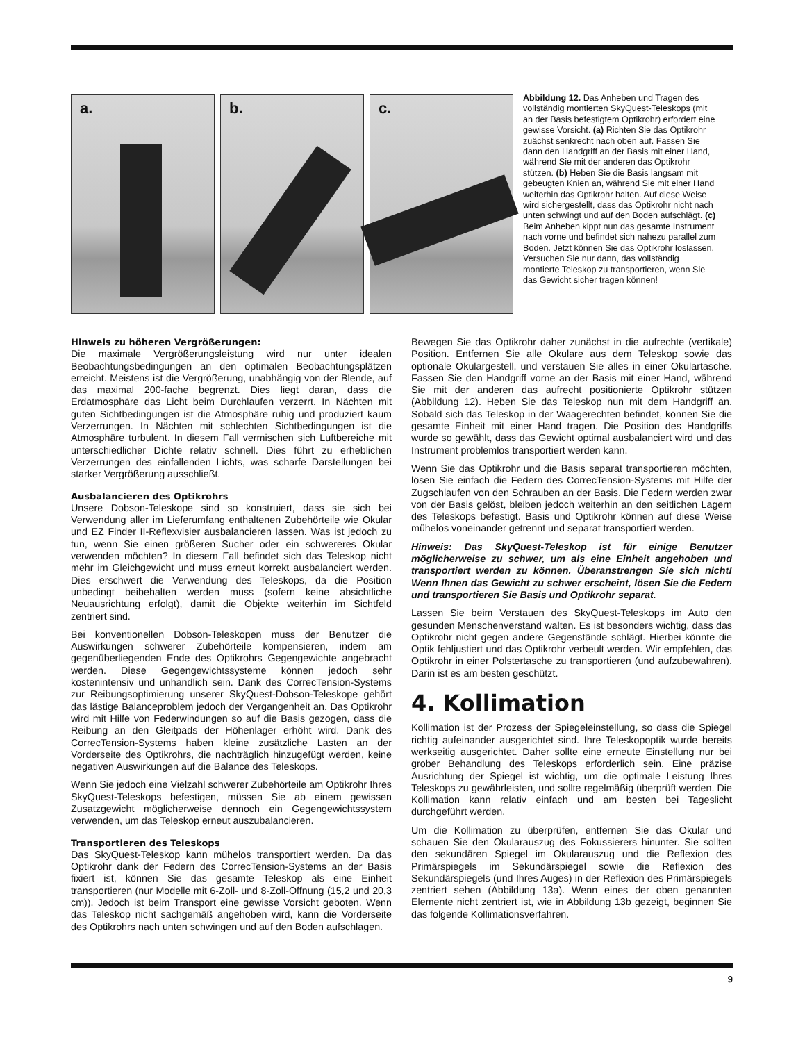a.
b.
c.
Abbildung 12. Das Anheben und Tragen des vollständig montierten SkyQuest-Teleskops (mit an der Basis befestigtem Optikrohr) erfordert eine gewisse Vorsicht. (a) Richten Sie das Optikrohr zuächst senkrecht nach oben auf. Fassen Sie dann den Handgriff an der Basis mit einer Hand, während Sie mit der anderen das Optikrohr stützen. (b) Heben Sie die Basis langsam mit gebeugten Knien an, während Sie mit einer Hand weiterhin das Optikrohr halten. Auf diese Weise wird sichergestellt, dass das Optikrohr nicht nach unten schwingt und auf den Boden aufschlägt. (c) Beim Anheben kippt nun das gesamte Instrument nach vorne und befindet sich nahezu parallel zum Boden. Jetzt können Sie das Optikrohr loslassen. Versuchen Sie nur dann, das vollständig montierte Teleskop zu transportieren, wenn Sie das Gewicht sicher tragen können!
Hinweis zu höheren Vergrößerungen:
Die maximale Vergrößerungsleistung wird nur unter idealen Beobachtungsbedingungen an den optimalen Beobachtungsplätzen erreicht. Meistens ist die Vergrößerung, unabhängig von der Blende, auf das maximal 200-fache begrenzt. Dies liegt daran, dass die Erdatmosphäre das Licht beim Durchlaufen verzerrt. In Nächten mit guten Sichtbedingungen ist die Atmosphäre ruhig und produziert kaum Verzerrungen. In Nächten mit schlechten Sichtbedingungen ist die Atmosphäre turbulent. In diesem Fall vermischen sich Luftbereiche mit unterschiedlicher Dichte relativ schnell. Dies führt zu erheblichen Verzerrungen des einfallenden Lichts, was scharfe Darstellungen bei starker Vergrößerung ausschließt.
Ausbalancieren des Optikrohrs
Unsere Dobson-Teleskope sind so konstruiert, dass sie sich bei Verwendung aller im Lieferumfang enthaltenen Zubehörteile wie Okular und EZ Finder II-Reflexvisier ausbalancieren lassen. Was ist jedoch zu tun, wenn Sie einen größeren Sucher oder ein schwereres Okular verwenden möchten? In diesem Fall befindet sich das Teleskop nicht mehr im Gleichgewicht und muss erneut korrekt ausbalanciert werden. Dies erschwert die Verwendung des Teleskops, da die Position unbedingt beibehalten werden muss (sofern keine absichtliche Neuausrichtung erfolgt), damit die Objekte weiterhin im Sichtfeld zentriert sind.
Bei konventionellen Dobson-Teleskopen muss der Benutzer die Auswirkungen schwerer Zubehörteile kompensieren, indem am gegenüberliegenden Ende des Optikrohrs Gegengewichte angebracht werden. Diese Gegengewichtssysteme können jedoch sehr kostenintensiv und unhandlich sein. Dank des CorrecTension-Systems zur Reibungsoptimierung unserer SkyQuest-Dobson-Teleskope gehört das lästige Balanceproblem jedoch der Vergangenheit an. Das Optikrohr wird mit Hilfe von Federwindungen so auf die Basis gezogen, dass die Reibung an den Gleitpads der Höhenlager erhöht wird. Dank des CorrecTension-Systems haben kleine zusätzliche Lasten an der Vorderseite des Optikrohrs, die nachträglich hinzugefügt werden, keine negativen Auswirkungen auf die Balance des Teleskops.
Wenn Sie jedoch eine Vielzahl schwerer Zubehörteile am Optikrohr Ihres SkyQuest-Teleskops befestigen, müssen Sie ab einem gewissen Zusatzgewicht möglicherweise dennoch ein Gegengewichtssystem verwenden, um das Teleskop erneut auszubalancieren.
Transportieren des Teleskops
Das SkyQuest-Teleskop kann mühelos transportiert werden. Da das Optikrohr dank der Federn des CorrecTension-Systems an der Basis fixiert ist, können Sie das gesamte Teleskop als eine Einheit transportieren (nur Modelle mit 6-Zoll- und 8-Zoll-Öffnung (15,2 und 20,3 cm)). Jedoch ist beim Transport eine gewisse Vorsicht geboten. Wenn das Teleskop nicht sachgemäß angehoben wird, kann die Vorderseite des Optikrohrs nach unten schwingen und auf den Boden aufschlagen.
Bewegen Sie das Optikrohr daher zunächst in die aufrechte (vertikale) Position. Entfernen Sie alle Okulare aus dem Teleskop sowie das optionale Okulargestell, und verstauen Sie alles in einer Okulartasche. Fassen Sie den Handgriff vorne an der Basis mit einer Hand, während Sie mit der anderen das aufrecht positionierte Optikrohr stützen (Abbildung 12). Heben Sie das Teleskop nun mit dem Handgriff an. Sobald sich das Teleskop in der Waagerechten befindet, können Sie die gesamte Einheit mit einer Hand tragen. Die Position des Handgriffs wurde so gewählt, dass das Gewicht optimal ausbalanciert wird und das Instrument problemlos transportiert werden kann.
Wenn Sie das Optikrohr und die Basis separat transportieren möchten, lösen Sie einfach die Federn des CorrecTension-Systems mit Hilfe der Zugschlaufen von den Schrauben an der Basis. Die Federn werden zwar von der Basis gelöst, bleiben jedoch weiterhin an den seitlichen Lagern des Teleskops befestigt. Basis und Optikrohr können auf diese Weise mühelos voneinander getrennt und separat transportiert werden.
Hinweis: Das SkyQuest-Teleskop ist für einige Benutzer möglicherweise zu schwer, um als eine Einheit angehoben und transportiert werden zu können. Überanstrengen Sie sich nicht! Wenn Ihnen das Gewicht zu schwer erscheint, lösen Sie die Federn und transportieren Sie Basis und Optikrohr separat.
Lassen Sie beim Verstauen des SkyQuest-Teleskops im Auto den gesunden Menschenverstand walten. Es ist besonders wichtig, dass das Optikrohr nicht gegen andere Gegenstände schlägt. Hierbei könnte die Optik fehljustiert und das Optikrohr verbeult werden. Wir empfehlen, das Optikrohr in einer Polstertasche zu transportieren (und aufzubewahren). Darin ist es am besten geschützt.
4. Kollimation
Kollimation ist der Prozess der Spiegeleinstellung, so dass die Spiegel richtig aufeinander ausgerichtet sind. Ihre Teleskopoptik wurde bereits werkseitig ausgerichtet. Daher sollte eine erneute Einstellung nur bei grober Behandlung des Teleskops erforderlich sein. Eine präzise Ausrichtung der Spiegel ist wichtig, um die optimale Leistung Ihres Teleskops zu gewährleisten, und sollte regelmäßig überprüft werden. Die Kollimation kann relativ einfach und am besten bei Tageslicht durchgeführt werden.
Um die Kollimation zu überprüfen, entfernen Sie das Okular und schauen Sie den Okularauszug des Fokussierers hinunter. Sie sollten den sekundären Spiegel im Okularauszug und die Reflexion des Primärspiegels im Sekundärspiegel sowie die Reflexion des Sekundärspiegels (und Ihres Auges) in der Reflexion des Primärspiegels zentriert sehen (Abbildung 13a). Wenn eines der oben genannten Elemente nicht zentriert ist, wie in Abbildung 13b gezeigt, beginnen Sie das folgende Kollimationsverfahren.
9